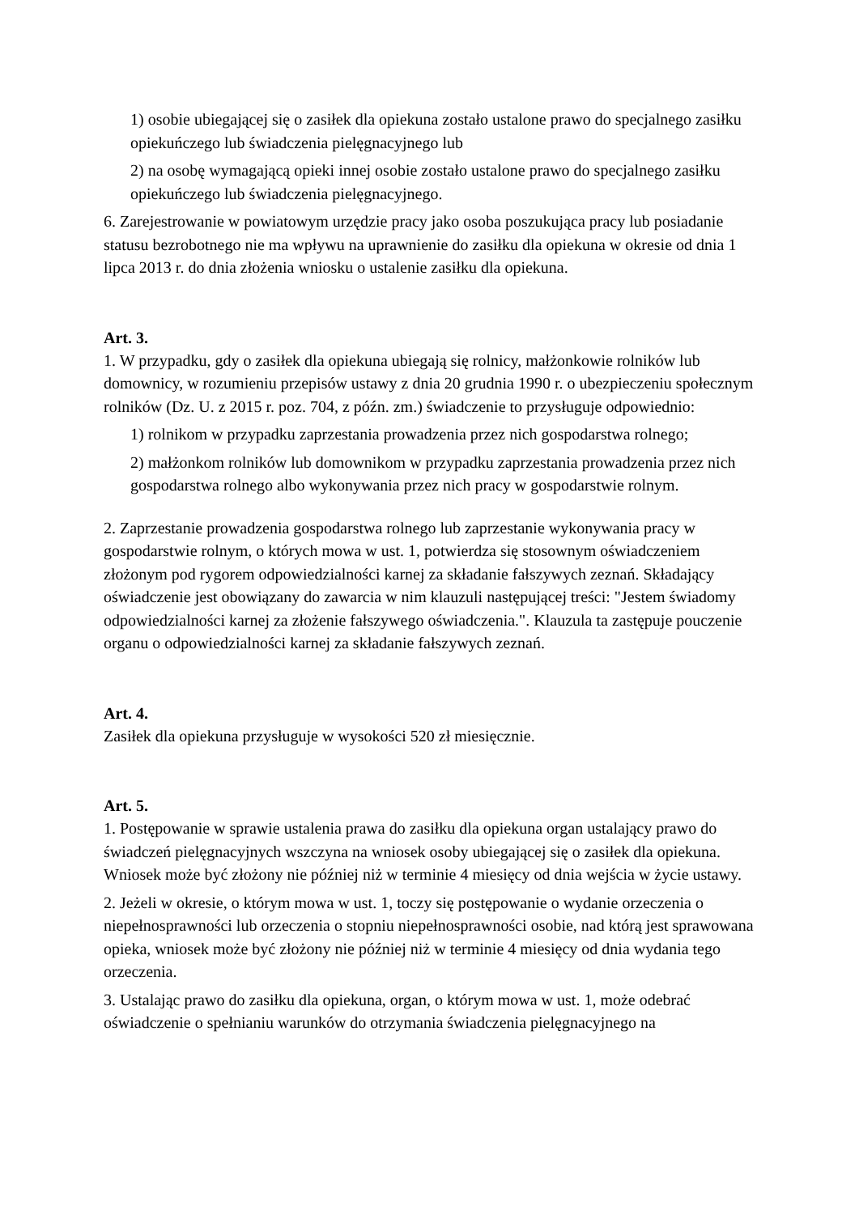1) osobie ubiegającej się o zasiłek dla opiekuna zostało ustalone prawo do specjalnego zasiłku opiekuńczego lub świadczenia pielęgnacyjnego lub
2) na osobę wymagającą opieki innej osobie zostało ustalone prawo do specjalnego zasiłku opiekuńczego lub świadczenia pielęgnacyjnego.
6. Zarejestrowanie w powiatowym urzędzie pracy jako osoba poszukująca pracy lub posiadanie statusu bezrobotnego nie ma wpływu na uprawnienie do zasiłku dla opiekuna w okresie od dnia 1 lipca 2013 r. do dnia złożenia wniosku o ustalenie zasiłku dla opiekuna.
Art. 3.
1. W przypadku, gdy o zasiłek dla opiekuna ubiegają się rolnicy, małżonkowie rolników lub domownicy, w rozumieniu przepisów ustawy z dnia 20 grudnia 1990 r. o ubezpieczeniu społecznym rolników (Dz. U. z 2015 r. poz. 704, z późn. zm.) świadczenie to przysługuje odpowiednio:
1) rolnikom w przypadku zaprzestania prowadzenia przez nich gospodarstwa rolnego;
2) małżonkom rolników lub domownikom w przypadku zaprzestania prowadzenia przez nich gospodarstwa rolnego albo wykonywania przez nich pracy w gospodarstwie rolnym.
2. Zaprzestanie prowadzenia gospodarstwa rolnego lub zaprzestanie wykonywania pracy w gospodarstwie rolnym, o których mowa w ust. 1, potwierdza się stosownym oświadczeniem złożonym pod rygorem odpowiedzialności karnej za składanie fałszywych zeznań. Składający oświadczenie jest obowiązany do zawarcia w nim klauzuli następującej treści: "Jestem świadomy odpowiedzialności karnej za złożenie fałszywego oświadczenia.". Klauzula ta zastępuje pouczenie organu o odpowiedzialności karnej za składanie fałszywych zeznań.
Art. 4.
Zasiłek dla opiekuna przysługuje w wysokości 520 zł miesięcznie.
Art. 5.
1. Postępowanie w sprawie ustalenia prawa do zasiłku dla opiekuna organ ustalający prawo do świadczeń pielęgnacyjnych wszczyna na wniosek osoby ubiegającej się o zasiłek dla opiekuna. Wniosek może być złożony nie później niż w terminie 4 miesięcy od dnia wejścia w życie ustawy.
2. Jeżeli w okresie, o którym mowa w ust. 1, toczy się postępowanie o wydanie orzeczenia o niepełnosprawności lub orzeczenia o stopniu niepełnosprawności osobie, nad którą jest sprawowana opieka, wniosek może być złożony nie później niż w terminie 4 miesięcy od dnia wydania tego orzeczenia.
3. Ustalając prawo do zasiłku dla opiekuna, organ, o którym mowa w ust. 1, może odebrać oświadczenie o spełnianiu warunków do otrzymania świadczenia pielęgnacyjnego na